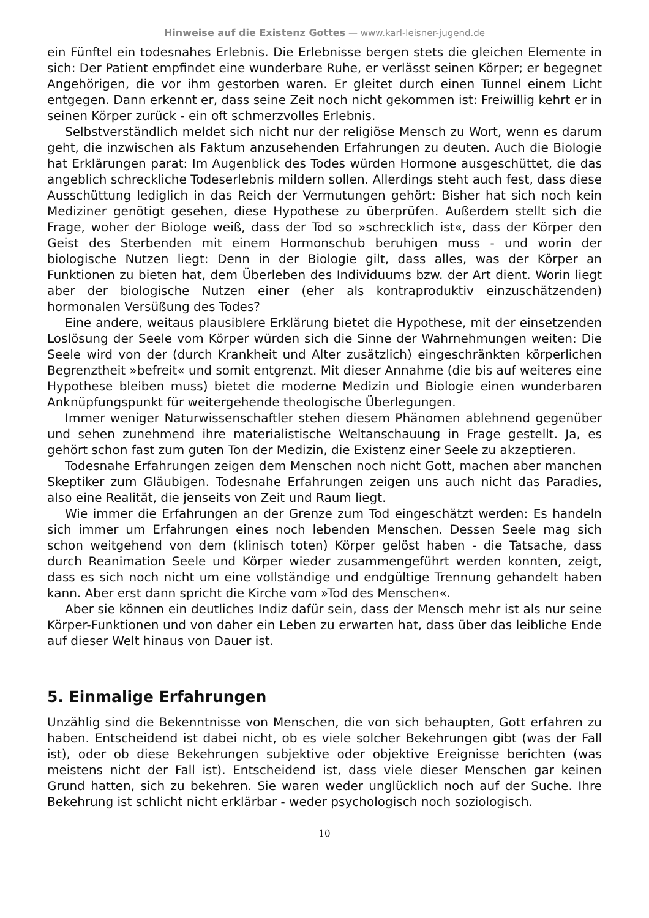Hinweise auf die Existenz Gottes — www.karl-leisner-jugend.de
ein Fünftel ein todesnahes Erlebnis. Die Erlebnisse bergen stets die gleichen Elemente in sich: Der Patient empfindet eine wunderbare Ruhe, er verlässt seinen Körper; er begegnet Angehörigen, die vor ihm gestorben waren. Er gleitet durch einen Tunnel einem Licht entgegen. Dann erkennt er, dass seine Zeit noch nicht gekommen ist: Freiwillig kehrt er in seinen Körper zurück - ein oft schmerzvolles Erlebnis.
Selbstverständlich meldet sich nicht nur der religiöse Mensch zu Wort, wenn es darum geht, die inzwischen als Faktum anzusehenden Erfahrungen zu deuten. Auch die Biologie hat Erklärungen parat: Im Augenblick des Todes würden Hormone ausgeschüttet, die das angeblich schreckliche Todeserlebnis mildern sollen. Allerdings steht auch fest, dass diese Ausschüttung lediglich in das Reich der Vermutungen gehört: Bisher hat sich noch kein Mediziner genötigt gesehen, diese Hypothese zu überprüfen. Außerdem stellt sich die Frage, woher der Biologe weiß, dass der Tod so »schrecklich ist«, dass der Körper den Geist des Sterbenden mit einem Hormonschub beruhigen muss - und worin der biologische Nutzen liegt: Denn in der Biologie gilt, dass alles, was der Körper an Funktionen zu bieten hat, dem Überleben des Individuums bzw. der Art dient. Worin liegt aber der biologische Nutzen einer (eher als kontraproduktiv einzuschätzenden) hormonalen Versüßung des Todes?
Eine andere, weitaus plausiblere Erklärung bietet die Hypothese, mit der einsetzenden Loslösung der Seele vom Körper würden sich die Sinne der Wahrnehmungen weiten: Die Seele wird von der (durch Krankheit und Alter zusätzlich) eingeschränkten körperlichen Begrenztheit »befreit« und somit entgrenzt. Mit dieser Annahme (die bis auf weiteres eine Hypothese bleiben muss) bietet die moderne Medizin und Biologie einen wunderbaren Anknüpfungspunkt für weitergehende theologische Überlegungen.
Immer weniger Naturwissenschaftler stehen diesem Phänomen ablehnend gegenüber und sehen zunehmend ihre materialistische Weltanschauung in Frage gestellt. Ja, es gehört schon fast zum guten Ton der Medizin, die Existenz einer Seele zu akzeptieren.
Todesnahe Erfahrungen zeigen dem Menschen noch nicht Gott, machen aber manchen Skeptiker zum Gläubigen. Todesnahe Erfahrungen zeigen uns auch nicht das Paradies, also eine Realität, die jenseits von Zeit und Raum liegt.
Wie immer die Erfahrungen an der Grenze zum Tod eingeschätzt werden: Es handeln sich immer um Erfahrungen eines noch lebenden Menschen. Dessen Seele mag sich schon weitgehend von dem (klinisch toten) Körper gelöst haben - die Tatsache, dass durch Reanimation Seele und Körper wieder zusammengeführt werden konnten, zeigt, dass es sich noch nicht um eine vollständige und endgültige Trennung gehandelt haben kann. Aber erst dann spricht die Kirche vom »Tod des Menschen«.
Aber sie können ein deutliches Indiz dafür sein, dass der Mensch mehr ist als nur seine Körper-Funktionen und von daher ein Leben zu erwarten hat, dass über das leibliche Ende auf dieser Welt hinaus von Dauer ist.
5. Einmalige Erfahrungen
Unzählig sind die Bekenntnisse von Menschen, die von sich behaupten, Gott erfahren zu haben. Entscheidend ist dabei nicht, ob es viele solcher Bekehrungen gibt (was der Fall ist), oder ob diese Bekehrungen subjektive oder objektive Ereignisse berichten (was meistens nicht der Fall ist). Entscheidend ist, dass viele dieser Menschen gar keinen Grund hatten, sich zu bekehren. Sie waren weder unglücklich noch auf der Suche. Ihre Bekehrung ist schlicht nicht erklärbar - weder psychologisch noch soziologisch.
10